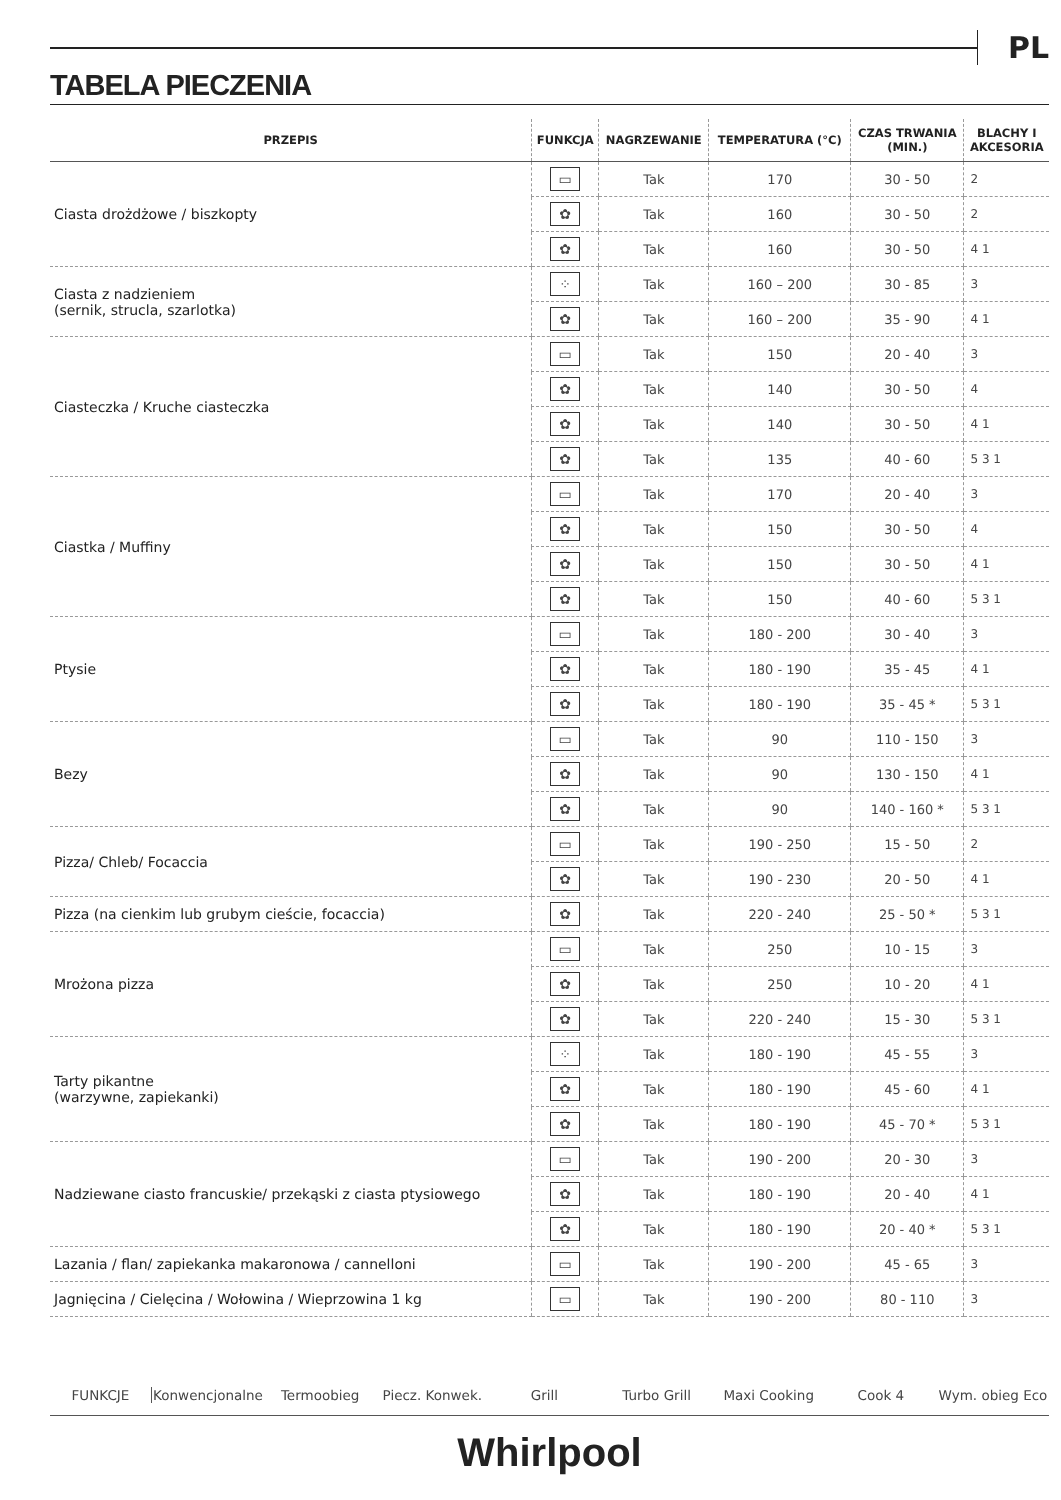PL
TABELA PIECZENIA
| PRZEPIS | FUNKCJA | NAGRZEWANIE | TEMPERATURA (°C) | CZAS TRWANIA (MIN.) | BLACHY I AKCESORIA |
| --- | --- | --- | --- | --- | --- |
| Ciasta drożdżowe / biszkopty | ▭ | Tak | 170 | 30 - 50 | 2 |
| | ✿ | Tak | 160 | 30 - 50 | 2 |
| | ✿ | Tak | 160 | 30 - 50 | 4 1 |
| Ciasta z nadzieniem (sernik, strucla, szarlotka) | ⁘ | Tak | 160 – 200 | 30 - 85 | 3 |
| | ✿ | Tak | 160 – 200 | 35 - 90 | 4 1 |
| Ciasteczka / Kruche ciasteczka | ▭ | Tak | 150 | 20 - 40 | 3 |
| | ✿ | Tak | 140 | 30 - 50 | 4 |
| | ✿ | Tak | 140 | 30 - 50 | 4 1 |
| | ✿ | Tak | 135 | 40 - 60 | 5 3 1 |
| Ciastka / Muffiny | ▭ | Tak | 170 | 20 - 40 | 3 |
| | ✿ | Tak | 150 | 30 - 50 | 4 |
| | ✿ | Tak | 150 | 30 - 50 | 4 1 |
| | ✿ | Tak | 150 | 40 - 60 | 5 3 1 |
| Ptysie | ▭ | Tak | 180 - 200 | 30 - 40 | 3 |
| | ✿ | Tak | 180 - 190 | 35 - 45 | 4 1 |
| | ✿ | Tak | 180 - 190 | 35 - 45 * | 5 3 1 |
| Bezy | ▭ | Tak | 90 | 110 - 150 | 3 |
| | ✿ | Tak | 90 | 130 - 150 | 4 1 |
| | ✿ | Tak | 90 | 140 - 160 * | 5 3 1 |
| Pizza/ Chleb/ Focaccia | ▭ | Tak | 190 - 250 | 15 - 50 | 2 |
| | ✿ | Tak | 190 - 230 | 20 - 50 | 4 1 |
| Pizza (na cienkim lub grubym cieście, focaccia) | ✿ | Tak | 220 - 240 | 25 - 50 * | 5 3 1 |
| Mrożona pizza | ▭ | Tak | 250 | 10 - 15 | 3 |
| | ✿ | Tak | 250 | 10 - 20 | 4 1 |
| | ✿ | Tak | 220 - 240 | 15 - 30 | 5 3 1 |
| Tarty pikantne (warzywne, zapiekanki) | ⁘ | Tak | 180 - 190 | 45 - 55 | 3 |
| | ✿ | Tak | 180 - 190 | 45 - 60 | 4 1 |
| | ✿ | Tak | 180 - 190 | 45 - 70 * | 5 3 1 |
| Nadziewane ciasto francuskie/ przekąski z ciasta ptysiowego | ▭ | Tak | 190 - 200 | 20 - 30 | 3 |
| | ✿ | Tak | 180 - 190 | 20 - 40 | 4 1 |
| | ✿ | Tak | 180 - 190 | 20 - 40 * | 5 3 1 |
| Lazania / flan/ zapiekanka makaronowa / cannelloni | ▭ | Tak | 190 - 200 | 45 - 65 | 3 |
| Jagnięcina / Cielęcina / Wołowina / Wieprzowina 1 kg | ▭ | Tak | 190 - 200 | 80 - 110 | 3 |
FUNKCJE Konwencjonalne Termoobieg Piecz. Konwek. Grill Turbo Grill Maxi Cooking Cook 4 Wym. obieg Eco
Whirlpool